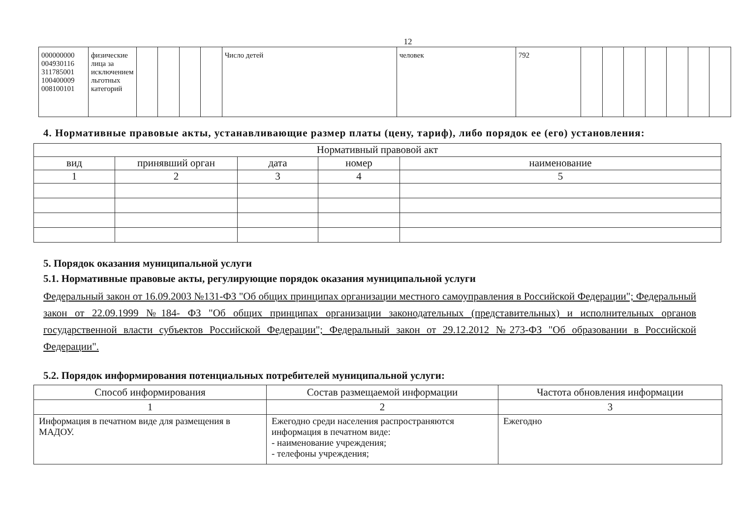12
| 000000000 004930116 311785001 100400009 008100101 | физические лица за исключением льготных категорий | | | | | Число детей | человек | 792 | | | | | | | |
4. Нормативные правовые акты, устанавливающие размер платы (цену, тариф), либо порядок ее (его) установления:
| Нормативный правовой акт | | | | |
| --- | --- | --- | --- | --- |
| вид | принявший орган | дата | номер | наименование |
| 1 | 2 | 3 | 4 | 5 |
5. Порядок оказания муниципальной услуги
5.1. Нормативные правовые акты, регулирующие порядок оказания муниципальной услуги
Федеральный закон от 16.09.2003 №131-ФЗ "Об общих принципах организации местного самоуправления в Российской Федерации"; Федеральный закон от 22.09.1999 №184- ФЗ "Об общих принципах организации законодательных (представительных) и исполнительных органов государственной власти субъектов Российской Федерации"; Федеральный закон от 29.12.2012 №273-ФЗ "Об образовании в Российской Федерации".
5.2. Порядок информирования потенциальных потребителей муниципальной услуги:
| Способ информирования | Состав размещаемой информации | Частота обновления информации |
| 1 | 2 | 3 |
| Информация в печатном виде для размещения в МАДОУ. | Ежегодно среди населения распространяются информация в печатном виде: - наименование учреждения; - телефоны учреждения; | Ежегодно |